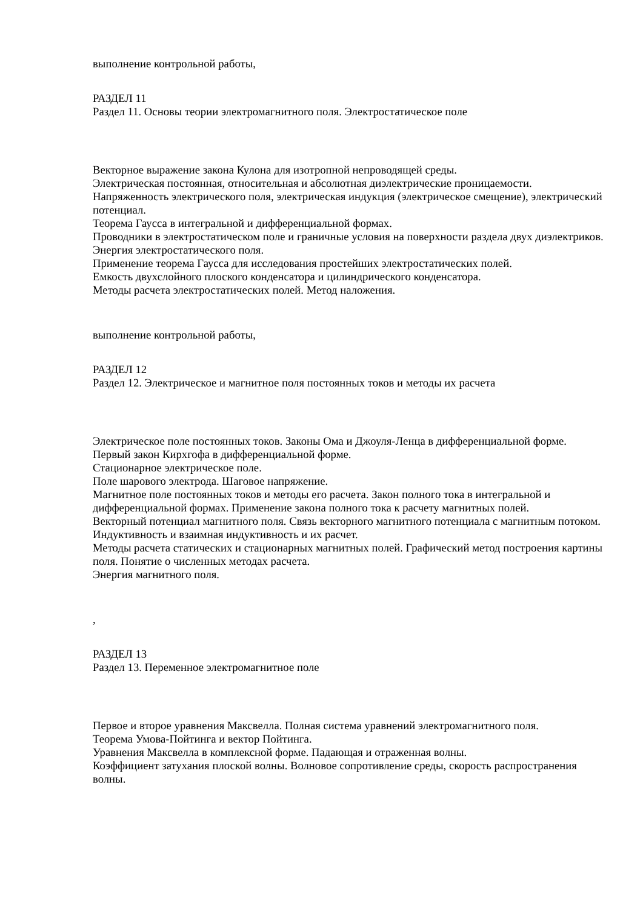выполнение контрольной работы,
РАЗДЕЛ 11
Раздел 11. Основы теории электромагнитного поля. Электростатическое поле
Векторное выражение закона Кулона для изотропной непроводящей среды.
Электрическая постоянная, относительная и абсолютная диэлектрические проницаемости.
Напряженность электрического поля, электрическая индукция (электрическое смещение), электрический потенциал.
Теорема Гаусса в интегральной и дифференциальной формах.
Проводники в электростатическом поле и граничные условия на поверхности раздела двух диэлектриков. Энергия электростатического поля.
Применение теорема Гаусса для исследования простейших электростатических полей.
Емкость двухслойного плоского конденсатора и цилиндрического конденсатора.
Методы расчета электростатических полей. Метод наложения.
выполнение контрольной работы,
РАЗДЕЛ 12
Раздел 12. Электрическое и магнитное поля постоянных токов и методы их расчета
Электрическое поле постоянных токов. Законы Ома и Джоуля-Ленца в дифференциальной форме.
Первый закон Кирхгофа в дифференциальной форме.
Стационарное электрическое поле.
Поле шарового электрода. Шаговое напряжение.
Магнитное поле постоянных токов и методы его расчета. Закон полного тока в интегральной и дифференциальной формах. Применение закона полного тока к расчету магнитных полей.
Векторный потенциал магнитного поля. Связь векторного магнитного потенциала с магнитным потоком. Индуктивность и взаимная индуктивность и их расчет.
Методы расчета статических и стационарных магнитных полей. Графический метод построения картины поля. Понятие о численных методах расчета.
Энергия магнитного поля.
,
РАЗДЕЛ 13
Раздел 13. Переменное электромагнитное поле
Первое и второе уравнения Максвелла. Полная система уравнений электромагнитного поля.
Теорема Умова-Пойтинга и вектор Пойтинга.
Уравнения Максвелла в комплексной форме. Падающая и отраженная волны.
Коэффициент затухания плоской волны. Волновое сопротивление среды, скорость распространения волны.